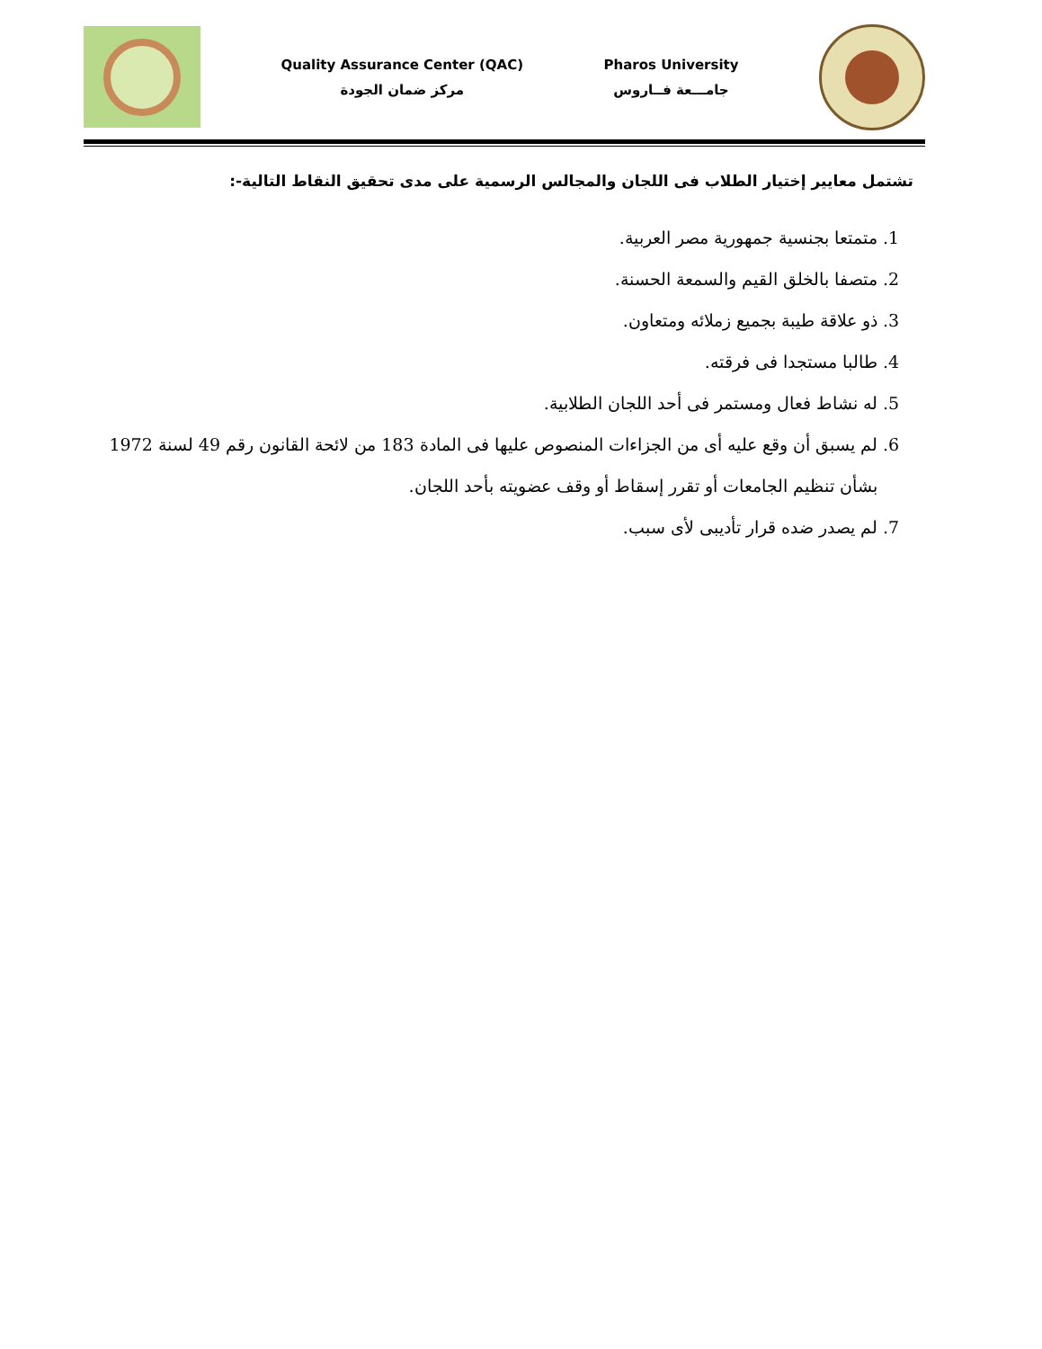Quality Assurance Center (QAC)
مركز ضمان الجودة
Pharos University
جامـــعة فــاروس
تشتمل معايير إختيار الطلاب فى اللجان والمجالس الرسمية على مدى تحقيق النقاط التالية-:
1. متمتعا بجنسية جمهورية مصر العربية.
2. متصفا بالخلق القيم والسمعة الحسنة.
3. ذو علاقة طيبة بجميع زملائه ومتعاون.
4. طالبا مستجدا فى فرقته.
5. له نشاط فعال ومستمر فى أحد اللجان الطلابية.
6. لم يسبق أن وقع عليه أى من الجزاءات المنصوص عليها فى المادة 183 من لائحة القانون رقم 49 لسنة 1972 بشأن تنظيم الجامعات أو تقرر إسقاط أو وقف عضويته بأحد اللجان.
7. لم يصدر ضده قرار تأديبى لأى سبب.